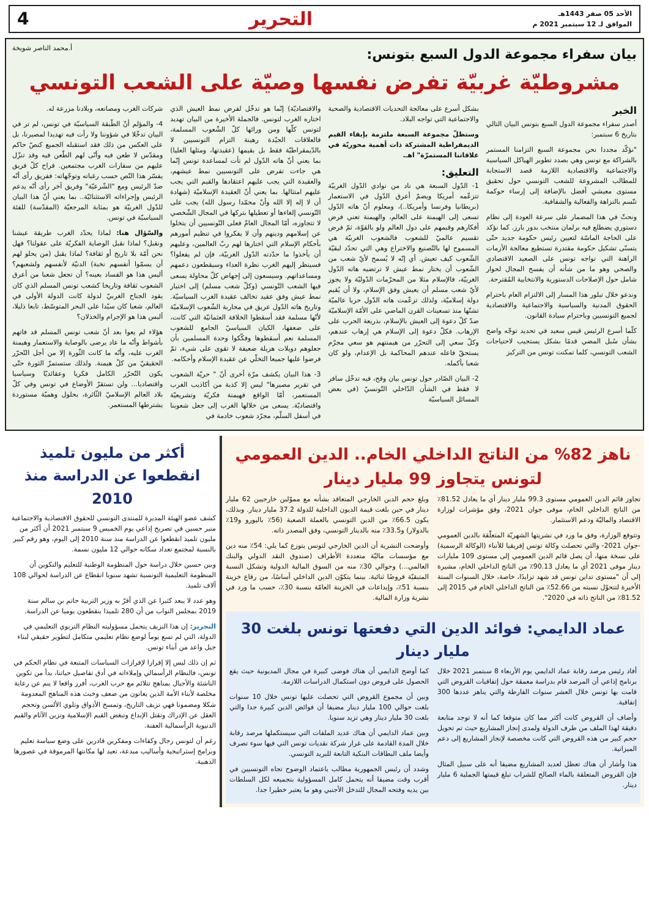الأحد 05 صفر 1443هـ
الموافق لـ 12 سبتمبر 2021 م
التحرير 4
بيان سفراء مجموعة الدول السبع بتونس:
أ.محمد الناصر شويخة
مشروطيّة غربيّة تفرض نفسها وصيّة على الشعب التونسي
الخبر
أصدر سفراء مجموعة الدول السبع بتونس البيان التالي بتاريخ 6 سبتمبر:
"نؤكّد مجددا نحن مجموعة السبع التزامنا المستمر بالشراكة مع تونس وهي بصدد تطوير الهياكل السياسية والاجتماعية والاقتصادية اللازمة قصد الاستجابة للمطالب المشروعة للشعب التونسي حول تحقيق مستوى معيشي أفضل بالإضافة إلى إرساء حوكمة تتّسم بالنزاهة والفعالية والشفافية.
ونحثّ في هذا المضمار على سرعة العودة إلى نظام دستوري يضطلع فيه برلمان منتخب بدور بارز. كما نؤكد على الحاجة الماسّة لتعيين رئيس حكومة جديد حتّى يتسنّى تشكيل حكومة مقتدرة تستطيع معالجة الأزمات الراهنة التي تواجه تونس على الصعيد الاقتصادي والصحي وهو ما من شأنه أن يفسح المجال لحوار شامل حول الإصلاحات الدستورية والانتخابية المُقترحة.
وندعو خلال تبلور هذا المسار إلى الالتزام العام باحترام الحقوق المدنية والسياسية والاجتماعية والاقتصادية لجميع التونسيين وباحترام سيادة القانون.
كلّما أسرع الرئيس قيس سعيد في تحديد توجّه واضح بشأن سُبل المضي قدمًا بشكل يستجيب لاحتياجات الشعب التونسي، كلما تمكنت تونس من التركيز
بشكل أسرع على معالجة التحديات الاقتصادية والصحية والاجتماعية التي تواجه البلاد.
وستظلّ مجموعة السبعة ملتزمة بإبقاء القيم الديمقراطية المشتركة ذات أهمية محوريّة في علاقاتنا المستمرّة" اهـ.
التعليق:
1- الدّول السبعة هي ناد من نوادي الدّول الغربيّة تتزعّمه أمريكا ويضمّ أعرق الدّول في الاستعمار (بريطانيا وفرنسا وأمريكا..)، ومعلوم أنّ هاته الدّول تسعى إلى الهيمنة على العالم، والهيمنة تعني فرض أفكارهم وقيمهم على دول العالم ولو بالقوّة، ثمّ فرض تقسيم عالميّ للشعوب فالشعوب الغربيّة هي المسموح لها بالتّصنيع والاختراع وهي التي تحدّد لبقيّة الشّعوب كيف تعيش. أي إنّه لا يُسمح لأيّ شعب من الشّعوب أن يختار نمط عيش لا ترتضيه هاته الدّول الغربيّة، فالإسلام مثلا من المحرّمات الدّوليّة ولا يجوز لأيّ شعب مسلم أن يعيش وفق الإسلام، ولا أن يُقيم دولة إسلاميّة، ولذلك تزعّمت هاته الدّول حربا عالميّة تشنّها منذ تسعينات القرن الماضي على الأمّة الإسلاميّة ضدّ كلّ دعوة إلى العيش بالإسلام، بذريعة الحرب على الإرهاب. فكلّ دعوة إلى الإسلام هي إرهاب عندهم، وكلّ سعي إلى التحرّر من هيمنتهم هو سعي مجرّم يستحقّ فاعله عندهم المحاكمة بل الإعدام، ولو كان شعبا بأكمله.
2- البيان الصّادر حول تونس بيان وقح، فيه تدخّل سافر لا فقط في الشأن الدّاخلي التّونسيّ (في بعض المسائل السياسيّة
والاقتصاديّة) إنّما هو تدخّل لفرض نمط العيش الذي اختاره الغرب لتونس. فالجملة الأخيرة من البيان تهديد لتونس كلّها ومن ورائها كلّ الشّعوب المسلمة، فالعلاقات الجيّدة رهينة التزام التونسيين لا بالدّيمقراطيّة فقط بل بقيمها (عقيدتها، ومثلها العليا) بما يعني أنّ هاته الدّول لم تأت لمساعدة تونس إنّما هي جاءت تفرض على التونسيين نمط عيشهم، والعقيدة التي يجب عليهم اعتقادها والقيم التي يجب عليهم امتثالها. بما يعني أنّ العقيدة الإسلاميّة (شهادة أن لا إله إلا الله وأنّ محمّدا رسول الله) يجب على التّونسي إلغاءها أو تعطيلها بتركها في المجال الشّخصي لا تتجاوزه، أمّا المجال العامّ فعلى التّونسيين أن يتخلوا عن إسلامهم ودينهم وأن لا يفكروا في تنظيم أمورهم بأحكام الإسلام التي اختارها لهم ربّ العالمين، وعليهم أن يأخذوا ما حدّدته الدّول الغربيّة، فإن لم يفعلوا؟ فسينظر إليهم الغرب نظرة العداء وسيقطعون دعمهم ومساعداتهم. وسيسعون إلى إجهاض كلّ محاولة يسعى فيها الشعب التّونسي (وكلّ شعب مسلم) إلى اختيار نمط عيش وفق عقيد تخالف عقيدة الغرب السياسيّة. وتاريخ هاته الدّول عريق في محاربة الشّعوب الإسلاميّة لأنّها مسلمة فقد أسقطوا الخلافة العثمانيّة التي كانت، على ضعفها، الكيان السياسيّ الجامع للشعوب المسلمة نعم أسقطوها وفكّكوا وحدة المسلمين بأن جعلوهم دويلات هزيلة ضعيفة لا تقوى على شيء، ثمّ فرضوا عليها جميعا التخلّي عن عقيدة الإسلام وأحكامه.
3- هذا البيان يكشف مرّة أخرى أنّ " حريّة الشعوب في تقرير مصيرها" ليس إلا كذبة من أكاذيب الغرب المستعمر، أمّا الواقع فهيمنة فكريّة وتشريعيّة واقتصاديّة. يسعى من خلالها الغرب إلى جعل شعوبنا في أسفل السلّم، مجرّد شعوب خادمة في
شركات الغرب ومصانعه، وبلادنا مزرعة له.
4- والمؤلم أنّ الطّبقة السياسيّة في تونس، لم تر في البيان تدخّلا في شؤوننا ولا رأت فيه تهديدا لمصيرنا، بل على العكس من ذلك فقد استقبله الجميع كنصّ حاكم ومقدّس لا طعن فيه وأنّى لهم الطّعن فيه وقد تنزّل عليهم من سفارات الغرب مجتمعين. فراح كلّ فريق يفسّر هذا النّص حسب رغباته وتوجّهاته: ففريق رأى أنّه ضدّ الرئيس ومع "الشّرعيّة" وفريق آخر رأى أنّه يدعم الرئيس وإجراءاته الاستثنائيّة.. بما يعني أنّ هذا البيان للدّول الغربيّة هو بمثابة المرجعيّة (المقدّسة) للفئة السياسيّة في تونس.
والسّؤال هنا: لماذا يحدّد الغرب طريقة عيشنا ونقبل؟ لماذا نقبل الوصاية الفكريّة على عقولنا؟ فهل نحن أمّة بلا تاريخ أو ثقافة؟ لماذا يقبل (من يحلو لهم أن يسمّوا أنفسهم نخبة) الدنيّة لأنفسهم ولشعبهم؟ أليس هذا هو الفساد بعينه؟ أن تجعل شعبا من أعرق الشعوب ثقافة وتاريخا كشعب تونس المسلم الذي كان يقود الجناح الغربيّ لدولة كانت الدولة الأولى في العالم، شعبا كان سيّدا على البحر المتوسّط، تابعا ذليلا، أليس هذا هو الإجرام والخذلان؟
هؤلاء لم يعوا بعد أنّ شعب تونس المسلم قد فاتهم بأشواط وأنّه ما عاد يرضى بالوصاية والاستعمار وهيمنة الغرب عليه، وأنّه ما كانت الثّورة إلا من أجل التّحرّر الحقيقيّ من كلّ هيمنة. ولذلك ستستمرّ الثورة حتّى يكون التّحرّر الكامل فكريا وعقائديّا وسياسيا واقتصاديا... ولن تستقرّ الأوضاع في تونس وفي كلّ بلاد العالم الإسلاميّ الثّائرة، بحلول وهميّة مستوردة يشترطها المستعمر.
ناهز 82% من الناتج الداخلي الخام.. الدين العمومي لتونس يتجاوز 99 مليار دينار
تجاوز قائم الدين العمومي مستوى 99.3 مليار دينار أي ما يعادل 81.52٪ من الناتج الداخلي الخام، موفى جوان 2021، وفق مؤشرات لوزارة الاقتصاد والماليّة ودعم الاستثمار.
وتتوقع الوزارة، وفق ما ورد في نشريتها الشهريّة المتعلّقة بالدين العمومي -جوان 2021- والتي تحصلت وكالة تونس إفريقيا للأنباء (الوكالة الرسمية) على نسخة منها، أن يصل قائم الدين العمومي إلى مستوى 109 مليارات دينار موفى 2021 أي ما يعادل 90.13٪ من الناتج الداخلي الخام، مشيرة إلى أن "مستوى تداين تونس قد شهد تزايدًا، خاصة، خلال السنوات الستة الأخيرة لتتحوّل نسبته من 52.66٪ من الناتج الداخلي الخام في 2015 إلى 81.52٪ من الناتج ذاته في 2020".
وبلغ حجم الدين الخارجي المتعاقد بشأنه مع مموّلين خارجيين 62 مليار دينار في حين بلغت قيمة الديون الداخلية للدولة 37.2 مليار دينار. وبذلك، يكون 66.5٪ من الدين التونسي بالعملة الصعبة (56٪ باليورو و19٪ بالدولار) و33.5٪ منه بالدينار التونسي، وفق المصدر ذاته.
وأوضحت النشرية أن الدين الخارجي لتونس يتوزع كما يلي: 54٪ منه دين مع مؤسسات ماليّة متعددة الأطراف (صندوق النقد الدولي والبنك العالمي...) وحوالي 30٪ منه من السوق المالية الدولية وتشكل النسبة المتبقيّة قروضًا ثنائية. بينما يتكوّن الدين الداخلي أساسًا، من رقاع خزينة بنسبة 51٪، وإيداعات في الخزينة العامّة بنسبة 30٪، حسب ما ورد في نشرية وزارة المالية.
عماد الدايمي: فوائد الدين التي دفعتها تونس بلغت 30 مليار دينار
أفاد رئيس مرصد رقابة عماد الدايمي يوم الأربعاء 8 سبتمبر 2021 خلال برنامج إذاعي أن المرصد قام بدراسة معمقة حول إتفاقيات القروض التي قامت بها تونس خلال العشر سنوات الفارطة والتي يناهز عددها 300 إتفاقية.
وأضاف أن القروض كانت أكثر مما كان متوقعا كما أنه لا توجد متابعة دقيقة لهذا الملف من طرف الدولة ولمدى إنجاز المشاريع حيث تم تحويل حجم كبير من هذه القروض التي كانت مخصصة لإنجاز المشاريع إلى دعم الميزانية.
هذا وأشار أن هناك تعطل لعديد المشاريع مضيفا أنه على سبيل المثال فإن القروض المتعلقة بالماء الصالح للشراب تبلغ قيمتها الجملية 6 مليار دينار.
كما أوضح الدايمي أن هناك فوضى كبيرة في مجال المديونية حيث يقع الحصول على قروض دون استكمال الدراسات اللازمة.
وبين أن مجموع القروض التي تحصلت عليها تونس خلال 10 سنوات بلغت حوالي 100 مليار دينار مضيفا أن فوائض الدين كبيرة جدا والتي بلغت 30 مليار دينار وهي تزيد سنويا.
وبين عماد الدايمي أن هناك عديد الملفات التي سيستكملها مرصد رقابة خلال المدة القادمة على غرار شركة نقديات تونس التي فيها سوء تصرف وأيضا ملف البطاقات البنكية التابعة للبريد التونسي.
وشدد أن رئيس الجمهورية مطالب باعتماد الوضوح تجاه التونسيين في أقرب وقت مضيفا أنه يتحمل كامل المسؤولية بتجميعه لكل السلطات بين يديه وفتحه المجال للتدخل الأجنبي وهو ما يعتبر خطيرا جدا.
أكثر من مليون تلميذ انقطعوا عن الدراسة منذ 2010
كشف عضو الهيئة المديرة للمنتدى التونسي للحقوق الاقتصادية والاجتماعية منير حسين في تصريح إذاعي يوم الخميس 9 سبتمبر 2021 أن أكثر من مليون تلميذ انقطعوا عن الدراسة منذ سنة 2010 إلى اليوم، وهو رقم كبير بالنسبة لمجتمع تعداد سكانه حوالي 12 مليون نسمة.
وبين حسين خلال دراسة حول المنظومة الوطنية للتعليم والتكوين أن المنظومة التعليمية التونسية تشهد سنويا انقطاع عن الدراسة لحوالي 108 آلاف تلميذ.
وهو عدد لا يبعد كثيرا عن الذي أقرّ به وزير التربية حاتم بن سالم سنة 2019 بمجلس النواب من أن 280 تلميذا ينقطعون يوميا عن الدراسة.
التحرير: إن هذا النزيف يتحمل مسؤوليته النظام التربوي التعليمي في الدولة، التي لم تسع يوماً لوضع نظام تعليمي متكامل لتطوير حقيقي لبناء جيل واعد من أبناء تونس.
ثم إن ذلك ليس إلا إفرازا لإفرازات السياسات المتبعة في نظام الحكم في تونس، فالنظام الرأسمالي وإملاءاته في أدق تفاصيل حياتنا، بدأ من تكوين الناشئة والأجيال بمناهج تتلائم مع حرب الغرب، أفرز واقعا لا ينم عن رعاية مخلصة لأبناء الأمة الذين يعانون من ضعف وخبث هذه المناهج المعدومة شكلا ومضمونا فهي تزيف التاريخ، وتمسخ الأذواق وتلوي الألسن وتحجم العقل عن الإدراك وتقتل الإبداع وتبغض القيم الإسلامية وتزين الآثام والقيم الدنيوية الرأسمالية العفنة.
رغم أن لتونس رجال وكفاءات ومفكرين قادرين على وضع سياسة تعليم وبرامج إستراتيجية وأساليب مبدعة، تعيد لها مكانتها المرموقة في عصورها الذهبية.